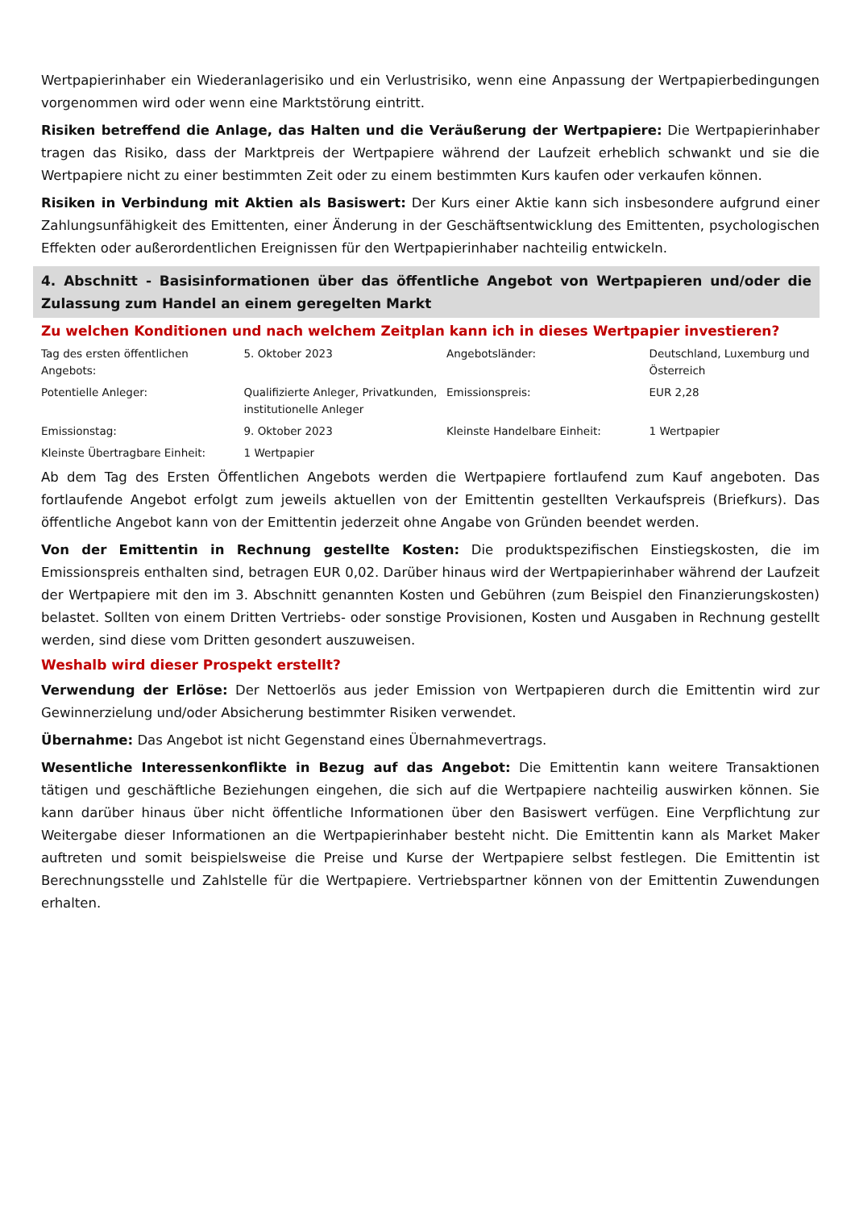Wertpapierinhaber ein Wiederanlagerisiko und ein Verlustrisiko, wenn eine Anpassung der Wertpapierbedingungen vorgenommen wird oder wenn eine Marktstörung eintritt.
Risiken betreffend die Anlage, das Halten und die Veräußerung der Wertpapiere: Die Wertpapierinhaber tragen das Risiko, dass der Marktpreis der Wertpapiere während der Laufzeit erheblich schwankt und sie die Wertpapiere nicht zu einer bestimmten Zeit oder zu einem bestimmten Kurs kaufen oder verkaufen können.
Risiken in Verbindung mit Aktien als Basiswert: Der Kurs einer Aktie kann sich insbesondere aufgrund einer Zahlungsunfähigkeit des Emittenten, einer Änderung in der Geschäftsentwicklung des Emittenten, psychologischen Effekten oder außerordentlichen Ereignissen für den Wertpapierinhaber nachteilig entwickeln.
4. Abschnitt - Basisinformationen über das öffentliche Angebot von Wertpapieren und/oder die Zulassung zum Handel an einem geregelten Markt
Zu welchen Konditionen und nach welchem Zeitplan kann ich in dieses Wertpapier investieren?
| Tag des ersten öffentlichen Angebots: | 5. Oktober 2023 | Angebotsländer: | Deutschland, Luxemburg und Österreich |
| Potentielle Anleger: | Qualifizierte Anleger, Privatkunden, institutionelle Anleger | Emissionspreis: | EUR 2,28 |
| Emissionstag: | 9. Oktober 2023 | Kleinste Handelbare Einheit: | 1 Wertpapier |
| Kleinste Übertragbare Einheit: | 1 Wertpapier | | |
Ab dem Tag des Ersten Öffentlichen Angebots werden die Wertpapiere fortlaufend zum Kauf angeboten. Das fortlaufende Angebot erfolgt zum jeweils aktuellen von der Emittentin gestellten Verkaufspreis (Briefkurs). Das öffentliche Angebot kann von der Emittentin jederzeit ohne Angabe von Gründen beendet werden.
Von der Emittentin in Rechnung gestellte Kosten: Die produktspezifischen Einstiegskosten, die im Emissionspreis enthalten sind, betragen EUR 0,02. Darüber hinaus wird der Wertpapierinhaber während der Laufzeit der Wertpapiere mit den im 3. Abschnitt genannten Kosten und Gebühren (zum Beispiel den Finanzierungskosten) belastet. Sollten von einem Dritten Vertriebs- oder sonstige Provisionen, Kosten und Ausgaben in Rechnung gestellt werden, sind diese vom Dritten gesondert auszuweisen.
Weshalb wird dieser Prospekt erstellt?
Verwendung der Erlöse: Der Nettoerlös aus jeder Emission von Wertpapieren durch die Emittentin wird zur Gewinnerzielung und/oder Absicherung bestimmter Risiken verwendet.
Übernahme: Das Angebot ist nicht Gegenstand eines Übernahmevertrags.
Wesentliche Interessenkonflikte in Bezug auf das Angebot: Die Emittentin kann weitere Transaktionen tätigen und geschäftliche Beziehungen eingehen, die sich auf die Wertpapiere nachteilig auswirken können. Sie kann darüber hinaus über nicht öffentliche Informationen über den Basiswert verfügen. Eine Verpflichtung zur Weitergabe dieser Informationen an die Wertpapierinhaber besteht nicht. Die Emittentin kann als Market Maker auftreten und somit beispielsweise die Preise und Kurse der Wertpapiere selbst festlegen. Die Emittentin ist Berechnungsstelle und Zahlstelle für die Wertpapiere. Vertriebspartner können von der Emittentin Zuwendungen erhalten.